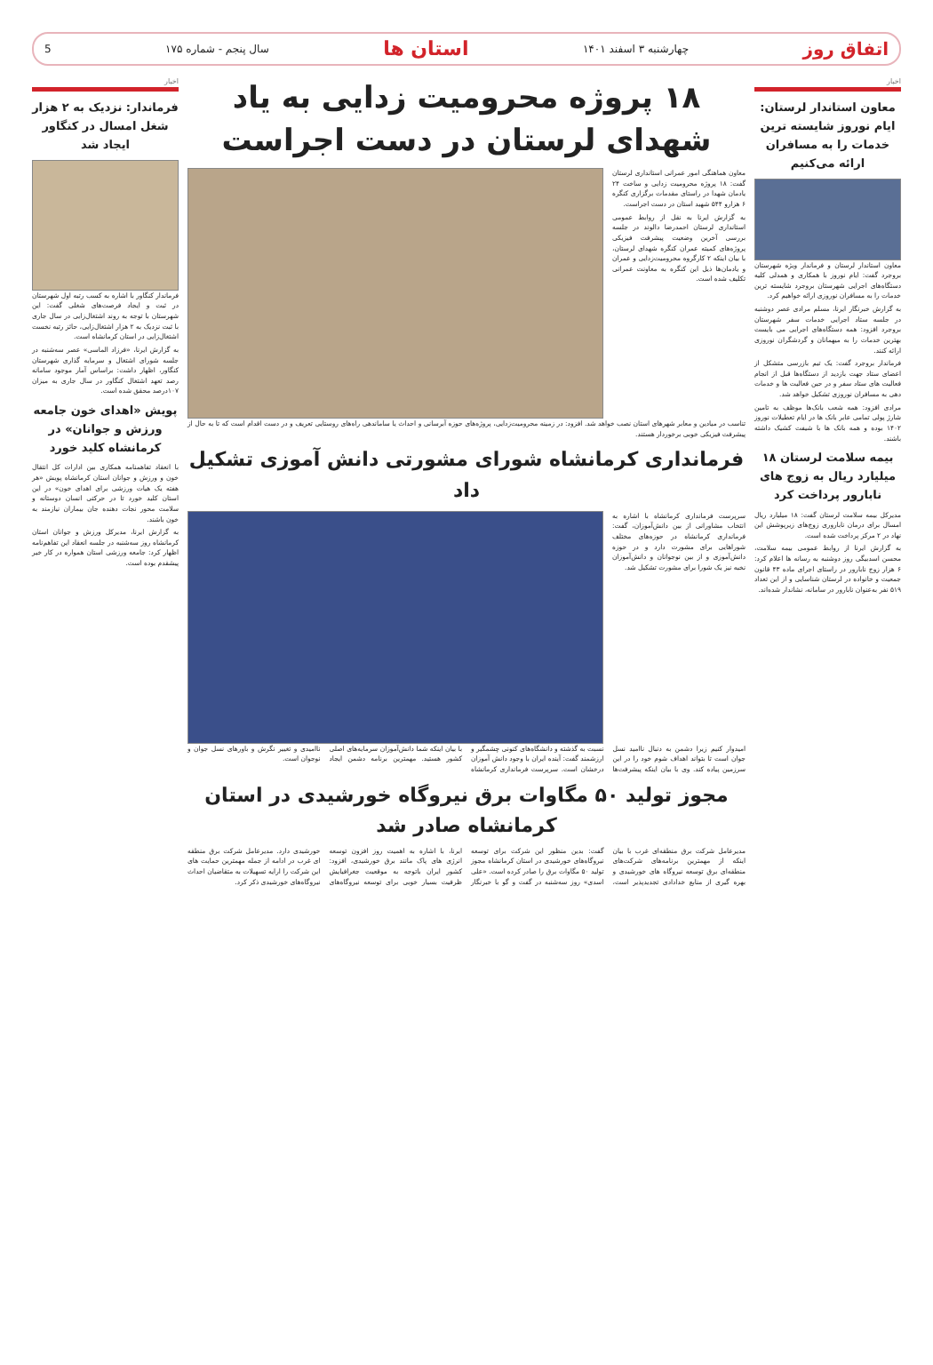اتفاق روز چهارشنبه ۳ اسفند ۱۴۰۱ استان ها سال پنجم - شماره ۱۷۵ 5
اخبار
معاون استاندار لرستان: ایام نوروز شایسته ترین خدمات را به مسافران ارائه می‌کنیم
معاون استاندار لرستان و فرماندار ویژه شهرستان بروجرد گفت: ایام نوروز با همکاری و همدلی کلیه دستگاه‌های اجرایی شهرستان بروجرد شایسته ترین خدمات را به مسافران نوروزی ارائه خواهیم کرد.
به گزارش خبرنگار ایرنا، مسلم مرادی عصر دوشنبه در جلسه ستاد اجرایی خدمات سفر شهرستان بروجرد افزود: همه دستگاه‌های اجرایی می بایست بهترین خدمات را به میهمانان و گردشگران نوروزی ارائه کنند.
فرماندار بروجرد گفت: یک تیم بازرسی متشکل از اعضای ستاد جهت بازدید از دستگاه‌ها قبل از انجام فعالیت های ستاد سفر و در حین فعالیت ها و خدمات دهی به مسافران نوروزی تشکیل خواهد شد.
مرادی افزود: همه شعب بانک‌ها موظف به تامین شارژ پولی تمامی عابر بانک ها در ایام تعطیلات نوروز ۱۴۰۲ بوده و همه بانک ها با شیفت کشیک داشته باشند.
بیمه سلامت لرستان ۱۸ میلیارد ریال به زوج های نابارور پرداخت کرد
مدیرکل بیمه سلامت لرستان گفت: ۱۸ میلیارد ریال امسال برای درمان ناباروری زوج‌های زیرپوشش این نهاد در ۲ مرکز پرداخت شده است.
به گزارش ایرنا از روابط عمومی بیمه سلامت، محسن اسدبیگی روز دوشنبه به رسانه ها اعلام کرد: ۶ هزار زوج نابارور در راستای اجرای ماده ۴۳ قانون جمعیت و خانواده در لرستان شناسایی و از این تعداد ۵۱۹ نفر به‌عنوان نابارور در سامانه، نشاندار شده‌اند.
۱۸ پروژه محرومیت زدایی به یاد شهدای لرستان در دست اجراست
معاون هماهنگی امور عمرانی استانداری لرستان گفت: ۱۸ پروژه محرومیت زدایی و ساخت ۲۴ یادمان شهدا در راستای مقدمات برگزاری کنگره ۶ هزارو ۵۴۴ شهید استان در دست اجراست.
به گزارش ایرنا به نقل از روابط عمومی استانداری لرستان احمدرضا دالوند در جلسه بررسی آخرین وضعیت پیشرفت فیزیکی پروژه‌های کمیته عمران کنگره شهدای لرستان، با بیان اینکه ۲ کارگروه محرومیت‌زدایی و عمران و یادمان‌ها ذیل این کنگره به معاونت عمرانی تکلیف شده است.
تناسب در میادین و معابر شهرهای استان نصب خواهد شد. افزود: در زمینه محرومیت‌زدایی، پروژه‌های حوزه آبرسانی و احداث یا ساماندهی راه‌های روستایی تعریف و در دست اقدام است که تا به حال از پیشرفت فیزیکی خوبی برخوردار هستند.
فرمانداری کرمانشاه شورای مشورتی دانش آموزی تشکیل داد
سرپرست فرمانداری کرمانشاه با اشاره به انتخاب مشاورانی از بین دانش‌آموزان، گفت: فرمانداری کرمانشاه در حوزه‌های مختلف شوراهایی برای مشورت دارد و در حوزه دانش‌آموزی و از بین نوجوانان و دانش‌آموزان نخبه نیز یک شورا برای مشورت تشکیل شد.
امیدوار کنیم زیرا دشمن به دنبال ناامید نسل جوان است تا بتواند اهداف شوم خود را در این سرزمین پیاده کند. وی با بیان اینکه پیشرفت‌ها نسبت به گذشته و دانشگاه‌های کنونی چشمگیر و ارزشمند گفت: آینده ایران با وجود دانش آموزان درخشان است. سرپرست فرمانداری کرمانشاه با بیان اینکه شما دانش‌آموزان سرمایه‌های اصلی کشور هستید. مهمترین برنامه دشمن ایجاد ناامیدی و تغییر نگرش و باورهای نسل جوان و نوجوان است.
مجوز تولید ۵۰ مگاوات برق نیروگاه خورشیدی در استان کرمانشاه صادر شد
مدیرعامل شرکت برق منطقه‌ای غرب با بیان اینکه از مهمترین برنامه‌های شرکت‌های منطقه‌ای برق توسعه نیروگاه های خورشیدی و بهره گیری از منابع خدادادی تجدیدپذیر است، گفت: بدین منظور این شرکت برای توسعه نیروگاه‌های خورشیدی در استان کرمانشاه مجوز تولید ۵۰ مگاوات برق را صادر کرده است. «علی اسدی» روز سه‌شنبه در گفت و گو با خبرنگار ایرنا، با اشاره به اهمیت روز افزون توسعه انرژی های پاک مانند برق خورشیدی، افزود: کشور ایران باتوجه به موقعیت جغرافیایش ظرفیت بسیار خوبی برای توسعه نیروگاه‌های خورشیدی دارد. مدیرعامل شرکت برق منطقه ای غرب در ادامه از جمله مهمترین حمایت های این شرکت را ارایه تسهیلات به متقاضیان احداث نیروگاه‌های خورشیدی ذکر کرد.
اخبار
فرماندار: نزدیک به ۲ هزار شغل امسال در کنگاور ایجاد شد
فرماندار کنگاور با اشاره به کسب رتبه اول شهرستان در ثبت و ایجاد فرصت‌های شغلی گفت: این شهرستان با توجه به روند اشتغال‌زایی در سال جاری با ثبت نزدیک به ۲ هزار اشتغال‌زایی، حائز رتبه نخست اشتغال‌زایی در استان کرمانشاه است.
به گزارش ایرنا، «فرزاد الماسی» عصر سه‌شنبه در جلسه شورای اشتغال و سرمایه گذاری شهرستان کنگاور، اظهار داشت: براساس آمار موجود سامانه رصد تعهد اشتغال کنگاور در سال جاری به میزان ۱۰۷درصد محقق شده است.
پویش «اهدای خون جامعه ورزش و جوانان» در کرمانشاه کلید خورد
با انعقاد تفاهمنامه همکاری بین ادارات کل انتقال خون و ورزش و جوانان استان کرمانشاه پویش «هر هفته یک هیات ورزشی برای اهدای خون» در این استان کلید خورد تا در حرکتی انسان دوستانه و سلامت محور نجات دهنده جان بیماران نیازمند به خون باشند.
به گزارش ایرنا، مدیرکل ورزش و جوانان استان کرمانشاه روز سه‌شنبه در جلسه انعقاد این تفاهم‌نامه اظهار کرد: جامعه ورزشی استان همواره در کار خیر پیشقدم بوده است.